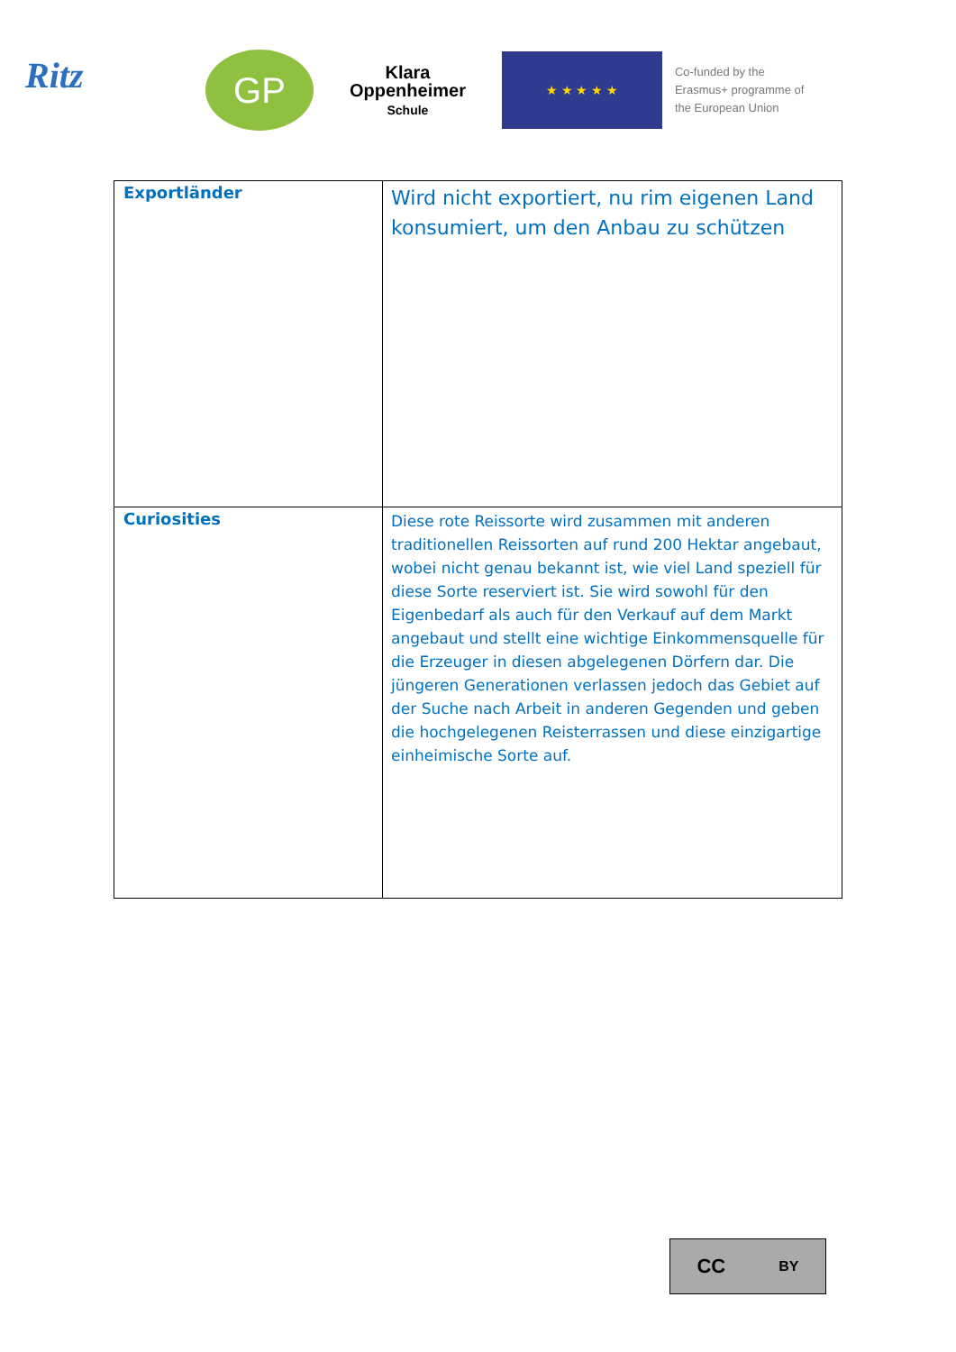Ritz
GP
Klara
Oppenheimer
Schule
★ ★ ★ ★ ★
Co-funded by the
Erasmus+ programme of
the European Union
| Exportländer | Wird nicht exportiert, nu rim eigenen Land konsumiert, um den Anbau zu schützen |
| Curiosities | Diese rote Reissorte wird zusammen mit anderen traditionellen Reissorten auf rund 200 Hektar angebaut, wobei nicht genau bekannt ist, wie viel Land speziell für diese Sorte reserviert ist. Sie wird sowohl für den Eigenbedarf als auch für den Verkauf auf dem Markt angebaut und stellt eine wichtige Einkommensquelle für die Erzeuger in diesen abgelegenen Dörfern dar. Die jüngeren Generationen verlassen jedoch das Gebiet auf der Suche nach Arbeit in anderen Gegenden und geben die hochgelegenen Reisterrassen und diese einzigartige einheimische Sorte auf. |
CC BY